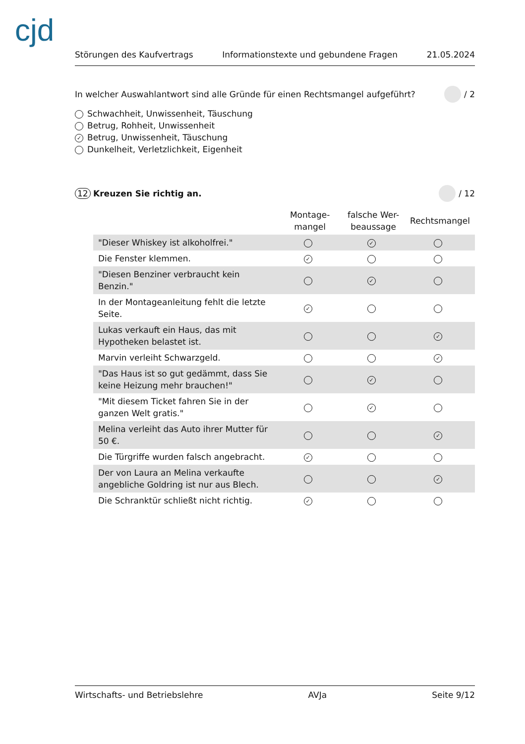cjd
Störungen des Kaufvertrags Informationstexte und gebundene Fragen 21.05.2024
In welcher Auswahlantwort sind alle Gründe für einen Rechtsmangel aufgeführt? / 2
Schwachheit, Unwissenheit, Täuschung
Betrug, Rohheit, Unwissenheit
✓ Betrug, Unwissenheit, Täuschung
Dunkelheit, Verletzlichkeit, Eigenheit
12 Kreuzen Sie richtig an. / 12
| | Montage- mangel | falsche Wer- beaussage | Rechtsmangel |
| --- | --- | --- | --- |
| "Dieser Whiskey ist alkoholfrei." | | ✓ | |
| Die Fenster klemmen. | ✓ | | |
| "Diesen Benziner verbraucht kein Benzin." | | ✓ | |
| In der Montageanleitung fehlt die letzte Seite. | ✓ | | |
| Lukas verkauft ein Haus, das mit Hypotheken belastet ist. | | | ✓ |
| Marvin verleiht Schwarzgeld. | | | ✓ |
| "Das Haus ist so gut gedämmt, dass Sie keine Heizung mehr brauchen!" | | ✓ | |
| "Mit diesem Ticket fahren Sie in der ganzen Welt gratis." | | ✓ | |
| Melina verleiht das Auto ihrer Mutter für 50 €. | | | ✓ |
| Die Türgriffe wurden falsch angebracht. | ✓ | | |
| Der von Laura an Melina verkaufte angebliche Goldring ist nur aus Blech. | | | ✓ |
| Die Schranktür schließt nicht richtig. | ✓ | | |
Wirtschafts- und Betriebslehre AVJa Seite 9/12